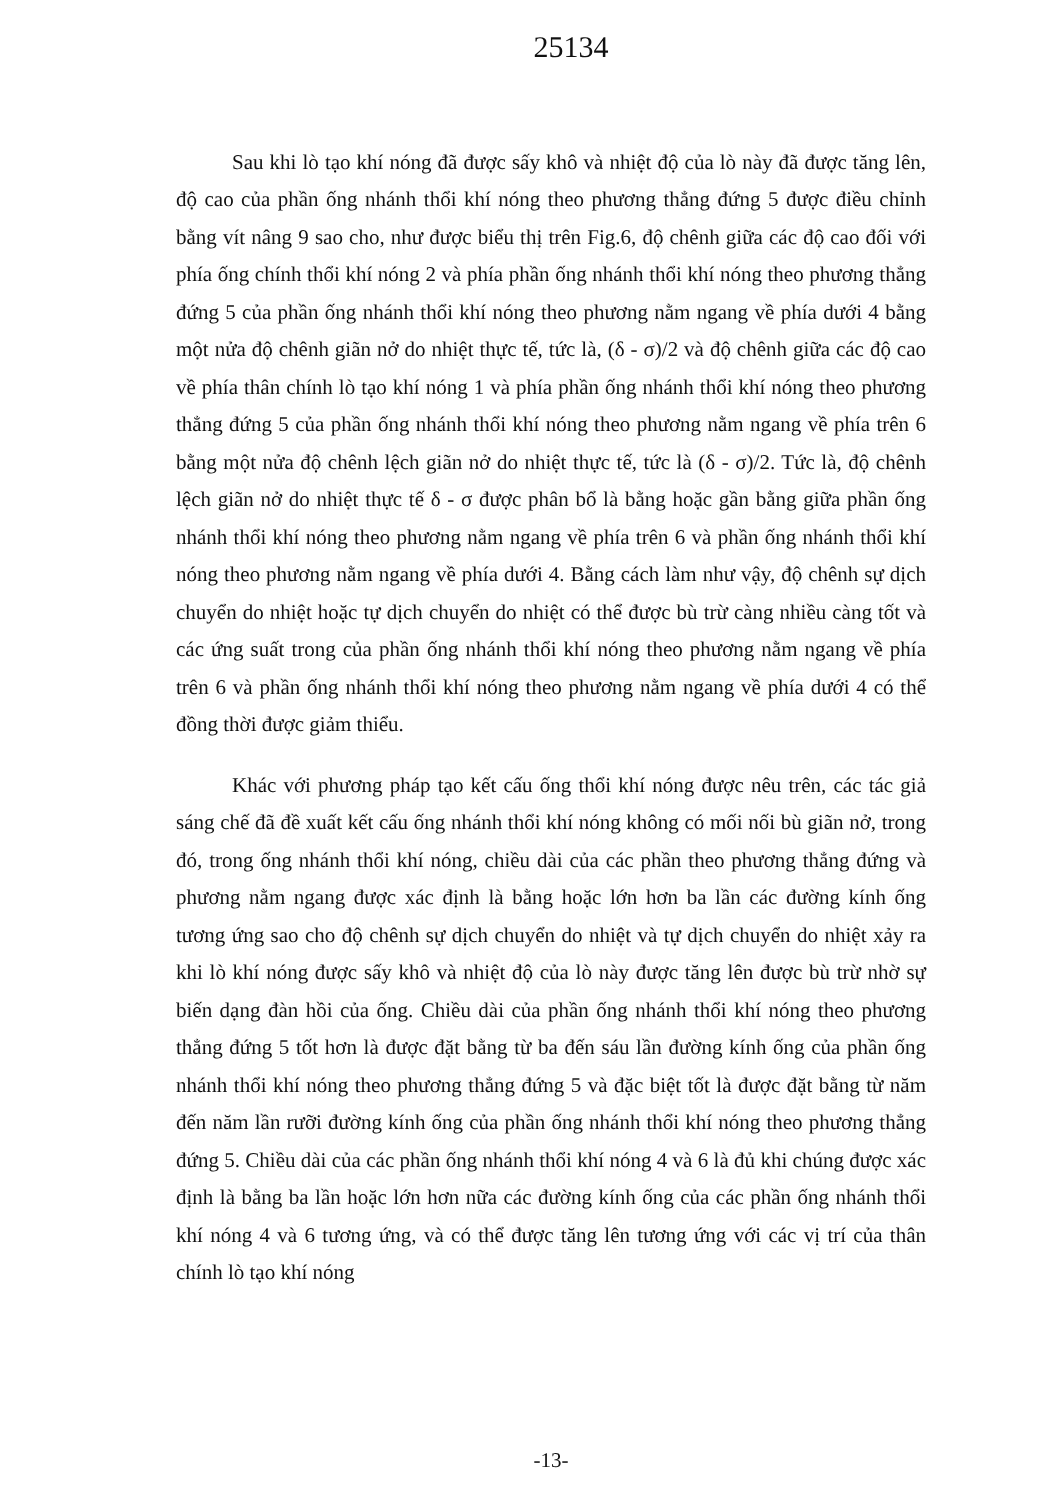25134
Sau khi lò tạo khí nóng đã được sấy khô và nhiệt độ của lò này đã được tăng lên, độ cao của phần ống nhánh thổi khí nóng theo phương thẳng đứng 5 được điều chỉnh bằng vít nâng 9 sao cho, như được biểu thị trên Fig.6, độ chênh giữa các độ cao đối với phía ống chính thổi khí nóng 2 và phía phần ống nhánh thổi khí nóng theo phương thẳng đứng 5 của phần ống nhánh thổi khí nóng theo phương nằm ngang về phía dưới 4 bằng một nửa độ chênh giãn nở do nhiệt thực tế, tức là, (δ - σ)/2 và độ chênh giữa các độ cao về phía thân chính lò tạo khí nóng 1 và phía phần ống nhánh thổi khí nóng theo phương thẳng đứng 5 của phần ống nhánh thổi khí nóng theo phương nằm ngang về phía trên 6 bằng một nửa độ chênh lệch giãn nở do nhiệt thực tế, tức là (δ - σ)/2. Tức là, độ chênh lệch giãn nở do nhiệt thực tế δ - σ được phân bổ là bằng hoặc gần bằng giữa phần ống nhánh thổi khí nóng theo phương nằm ngang về phía trên 6 và phần ống nhánh thổi khí nóng theo phương nằm ngang về phía dưới 4. Bằng cách làm như vậy, độ chênh sự dịch chuyển do nhiệt hoặc tự dịch chuyển do nhiệt có thể được bù trừ càng nhiều càng tốt và các ứng suất trong của phần ống nhánh thổi khí nóng theo phương nằm ngang về phía trên 6 và phần ống nhánh thổi khí nóng theo phương nằm ngang về phía dưới 4 có thể đồng thời được giảm thiểu.
Khác với phương pháp tạo kết cấu ống thổi khí nóng được nêu trên, các tác giả sáng chế đã đề xuất kết cấu ống nhánh thổi khí nóng không có mối nối bù giãn nở, trong đó, trong ống nhánh thổi khí nóng, chiều dài của các phần theo phương thẳng đứng và phương nằm ngang được xác định là bằng hoặc lớn hơn ba lần các đường kính ống tương ứng sao cho độ chênh sự dịch chuyển do nhiệt và tự dịch chuyển do nhiệt xảy ra khi lò khí nóng được sấy khô và nhiệt độ của lò này được tăng lên được bù trừ nhờ sự biến dạng đàn hồi của ống. Chiều dài của phần ống nhánh thổi khí nóng theo phương thẳng đứng 5 tốt hơn là được đặt bằng từ ba đến sáu lần đường kính ống của phần ống nhánh thổi khí nóng theo phương thẳng đứng 5 và đặc biệt tốt là được đặt bằng từ năm đến năm lần rưỡi đường kính ống của phần ống nhánh thổi khí nóng theo phương thẳng đứng 5. Chiều dài của các phần ống nhánh thổi khí nóng 4 và 6 là đủ khi chúng được xác định là bằng ba lần hoặc lớn hơn nữa các đường kính ống của các phần ống nhánh thổi khí nóng 4 và 6 tương ứng, và có thể được tăng lên tương ứng với các vị trí của thân chính lò tạo khí nóng
-13-